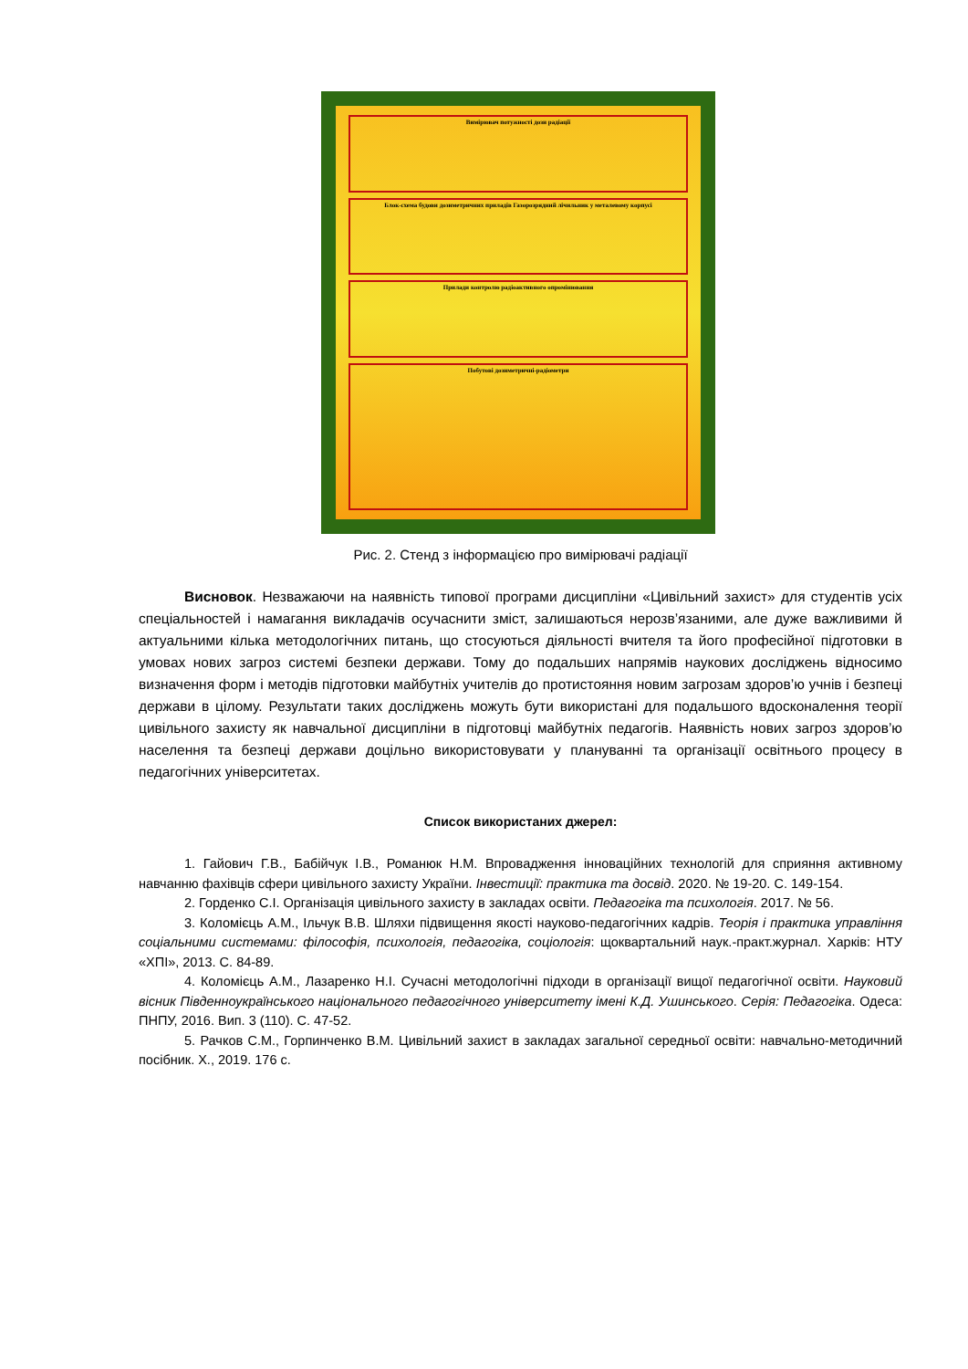Вимірювач потужності дози радіації
Блок-схема будови дозиметричних приладів Газорозрядний лічильник у металевому корпусі
Прилади контролю радіоактивного опромінювання
Побутові дозиметричні-радіометри
Рис. 2. Стенд з інформацією про вимірювачі радіації
Висновок. Незважаючи на наявність типової програми дисципліни «Цивільний захист» для студентів усіх спеціальностей і намагання викладачів осучаснити зміст, залишаються нерозв’язаними, але дуже важливими й актуальними кілька методологічних питань, що стосуються діяльності вчителя та його професійної підготовки в умовах нових загроз системі безпеки держави. Тому до подальших напрямів наукових досліджень відносимо визначення форм і методів підготовки майбутніх учителів до протистояння новим загрозам здоров’ю учнів і безпеці держави в цілому. Результати таких досліджень можуть бути використані для подальшого вдосконалення теорії цивільного захисту як навчальної дисципліни в підготовці майбутніх педагогів. Наявність нових загроз здоров’ю населення та безпеці держави доцільно використовувати у плануванні та організації освітнього процесу в педагогічних університетах.
Список використаних джерел:
1. Гайович Г.В., Бабійчук І.В., Романюк Н.М. Впровадження інноваційних технологій для сприяння активному навчанню фахівців сфери цивільного захисту України. Інвестиції: практика та досвід. 2020. № 19-20. С. 149-154.
2. Горденко С.І. Організація цивільного захисту в закладах освіти. Педагогіка та психологія. 2017. № 56.
3. Коломієць А.М., Ільчук В.В. Шляхи підвищення якості науково-педагогічних кадрів. Теорія і практика управління соціальними системами: філософія, психологія, педагогіка, соціологія: щоквартальний наук.-практ.журнал. Харків: НТУ «ХПІ», 2013. С. 84-89.
4. Коломієць А.М., Лазаренко Н.І. Сучасні методологічні підходи в організації вищої педагогічної освіти. Науковий вісник Південноукраїнського національного педагогічного університету імені К.Д. Ушинського. Серія: Педагогіка. Одеса: ПНПУ, 2016. Вип. 3 (110). С. 47-52.
5. Рачков С.М., Горпинченко В.М. Цивільний захист в закладах загальної середньої освіти: навчально-методичний посібник. Х., 2019. 176 с.